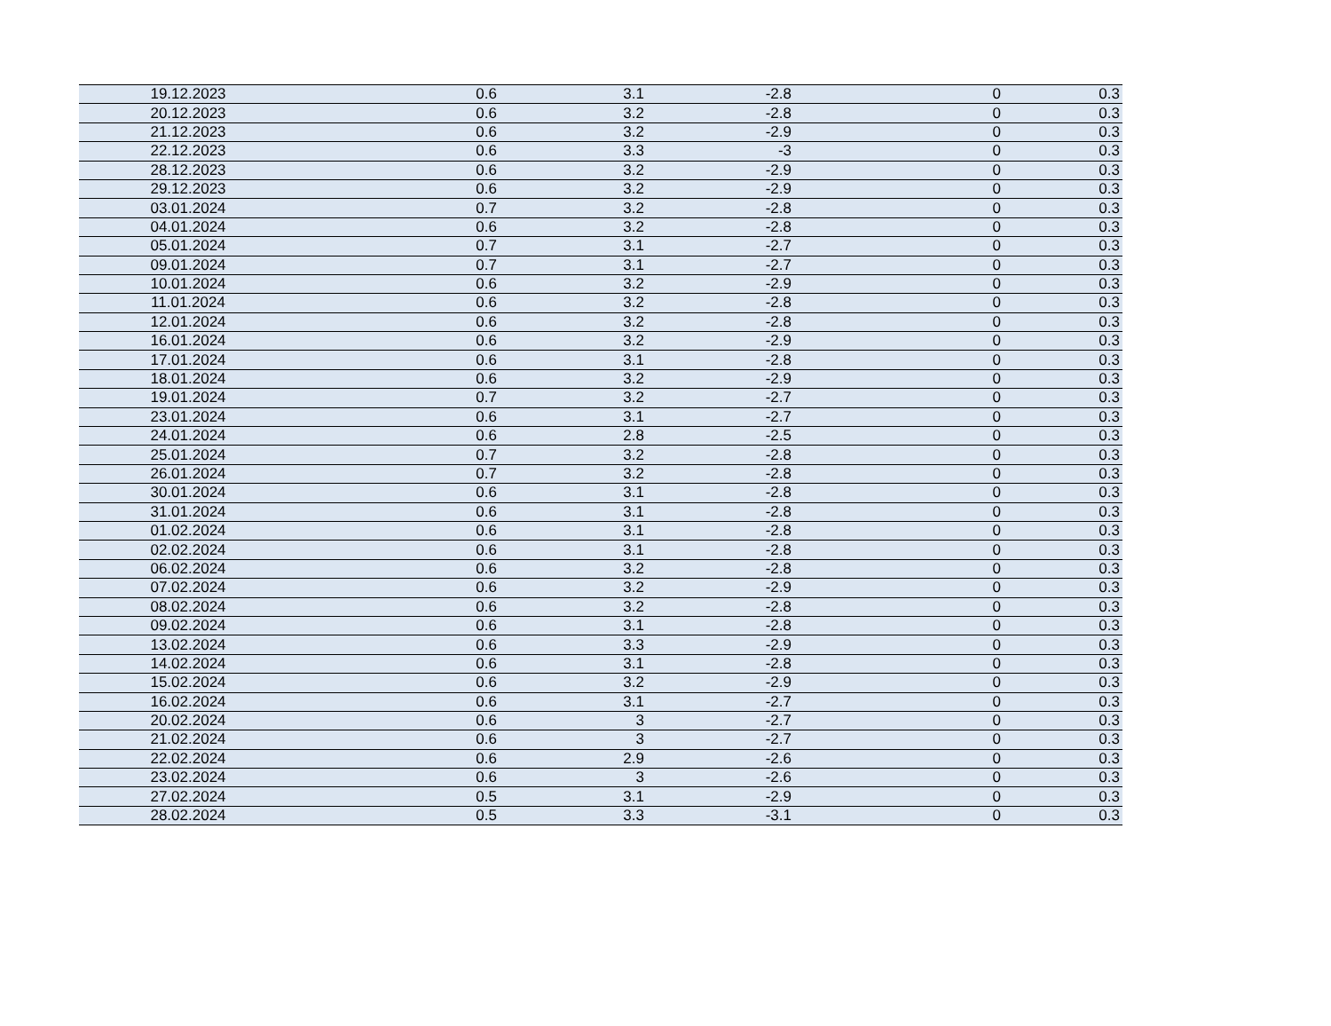| 19.12.2023 | 0.6 | 3.1 | -2.8 | 0 | 0.3 |
| 20.12.2023 | 0.6 | 3.2 | -2.8 | 0 | 0.3 |
| 21.12.2023 | 0.6 | 3.2 | -2.9 | 0 | 0.3 |
| 22.12.2023 | 0.6 | 3.3 | -3 | 0 | 0.3 |
| 28.12.2023 | 0.6 | 3.2 | -2.9 | 0 | 0.3 |
| 29.12.2023 | 0.6 | 3.2 | -2.9 | 0 | 0.3 |
| 03.01.2024 | 0.7 | 3.2 | -2.8 | 0 | 0.3 |
| 04.01.2024 | 0.6 | 3.2 | -2.8 | 0 | 0.3 |
| 05.01.2024 | 0.7 | 3.1 | -2.7 | 0 | 0.3 |
| 09.01.2024 | 0.7 | 3.1 | -2.7 | 0 | 0.3 |
| 10.01.2024 | 0.6 | 3.2 | -2.9 | 0 | 0.3 |
| 11.01.2024 | 0.6 | 3.2 | -2.8 | 0 | 0.3 |
| 12.01.2024 | 0.6 | 3.2 | -2.8 | 0 | 0.3 |
| 16.01.2024 | 0.6 | 3.2 | -2.9 | 0 | 0.3 |
| 17.01.2024 | 0.6 | 3.1 | -2.8 | 0 | 0.3 |
| 18.01.2024 | 0.6 | 3.2 | -2.9 | 0 | 0.3 |
| 19.01.2024 | 0.7 | 3.2 | -2.7 | 0 | 0.3 |
| 23.01.2024 | 0.6 | 3.1 | -2.7 | 0 | 0.3 |
| 24.01.2024 | 0.6 | 2.8 | -2.5 | 0 | 0.3 |
| 25.01.2024 | 0.7 | 3.2 | -2.8 | 0 | 0.3 |
| 26.01.2024 | 0.7 | 3.2 | -2.8 | 0 | 0.3 |
| 30.01.2024 | 0.6 | 3.1 | -2.8 | 0 | 0.3 |
| 31.01.2024 | 0.6 | 3.1 | -2.8 | 0 | 0.3 |
| 01.02.2024 | 0.6 | 3.1 | -2.8 | 0 | 0.3 |
| 02.02.2024 | 0.6 | 3.1 | -2.8 | 0 | 0.3 |
| 06.02.2024 | 0.6 | 3.2 | -2.8 | 0 | 0.3 |
| 07.02.2024 | 0.6 | 3.2 | -2.9 | 0 | 0.3 |
| 08.02.2024 | 0.6 | 3.2 | -2.8 | 0 | 0.3 |
| 09.02.2024 | 0.6 | 3.1 | -2.8 | 0 | 0.3 |
| 13.02.2024 | 0.6 | 3.3 | -2.9 | 0 | 0.3 |
| 14.02.2024 | 0.6 | 3.1 | -2.8 | 0 | 0.3 |
| 15.02.2024 | 0.6 | 3.2 | -2.9 | 0 | 0.3 |
| 16.02.2024 | 0.6 | 3.1 | -2.7 | 0 | 0.3 |
| 20.02.2024 | 0.6 | 3 | -2.7 | 0 | 0.3 |
| 21.02.2024 | 0.6 | 3 | -2.7 | 0 | 0.3 |
| 22.02.2024 | 0.6 | 2.9 | -2.6 | 0 | 0.3 |
| 23.02.2024 | 0.6 | 3 | -2.6 | 0 | 0.3 |
| 27.02.2024 | 0.5 | 3.1 | -2.9 | 0 | 0.3 |
| 28.02.2024 | 0.5 | 3.3 | -3.1 | 0 | 0.3 |